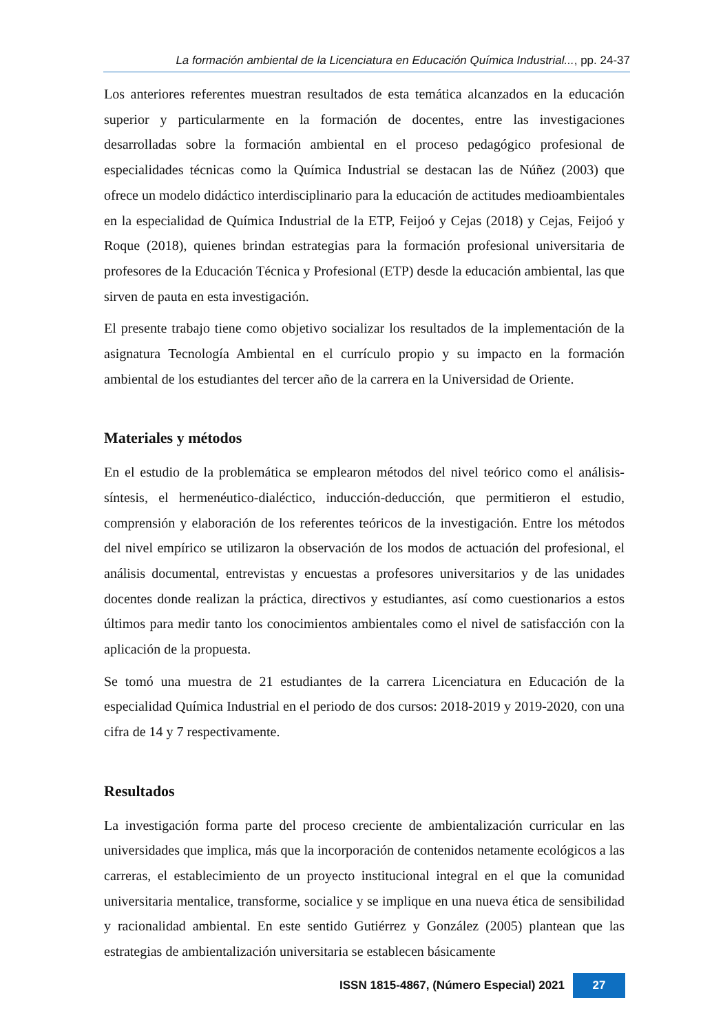La formación ambiental de la Licenciatura en Educación Química Industrial..., pp. 24-37
Los anteriores referentes muestran resultados de esta temática alcanzados en la educación superior y particularmente en la formación de docentes, entre las investigaciones desarrolladas sobre la formación ambiental en el proceso pedagógico profesional de especialidades técnicas como la Química Industrial se destacan las de Núñez (2003) que ofrece un modelo didáctico interdisciplinario para la educación de actitudes medioambientales en la especialidad de Química Industrial de la ETP, Feijoó y Cejas (2018) y Cejas, Feijoó y Roque (2018), quienes brindan estrategias para la formación profesional universitaria de profesores de la Educación Técnica y Profesional (ETP) desde la educación ambiental, las que sirven de pauta en esta investigación.
El presente trabajo tiene como objetivo socializar los resultados de la implementación de la asignatura Tecnología Ambiental en el currículo propio y su impacto en la formación ambiental de los estudiantes del tercer año de la carrera en la Universidad de Oriente.
Materiales y métodos
En el estudio de la problemática se emplearon métodos del nivel teórico como el análisis-síntesis, el hermenéutico-dialéctico, inducción-deducción, que permitieron el estudio, comprensión y elaboración de los referentes teóricos de la investigación. Entre los métodos del nivel empírico se utilizaron la observación de los modos de actuación del profesional, el análisis documental, entrevistas y encuestas a profesores universitarios y de las unidades docentes donde realizan la práctica, directivos y estudiantes, así como cuestionarios a estos últimos para medir tanto los conocimientos ambientales como el nivel de satisfacción con la aplicación de la propuesta.
Se tomó una muestra de 21 estudiantes de la carrera Licenciatura en Educación de la especialidad Química Industrial en el periodo de dos cursos: 2018-2019 y 2019-2020, con una cifra de 14 y 7 respectivamente.
Resultados
La investigación forma parte del proceso creciente de ambientalización curricular en las universidades que implica, más que la incorporación de contenidos netamente ecológicos a las carreras, el establecimiento de un proyecto institucional integral en el que la comunidad universitaria mentalice, transforme, socialice y se implique en una nueva ética de sensibilidad y racionalidad ambiental. En este sentido Gutiérrez y González (2005) plantean que las estrategias de ambientalización universitaria se establecen básicamente
ISSN 1815-4867, (Número Especial) 2021 27